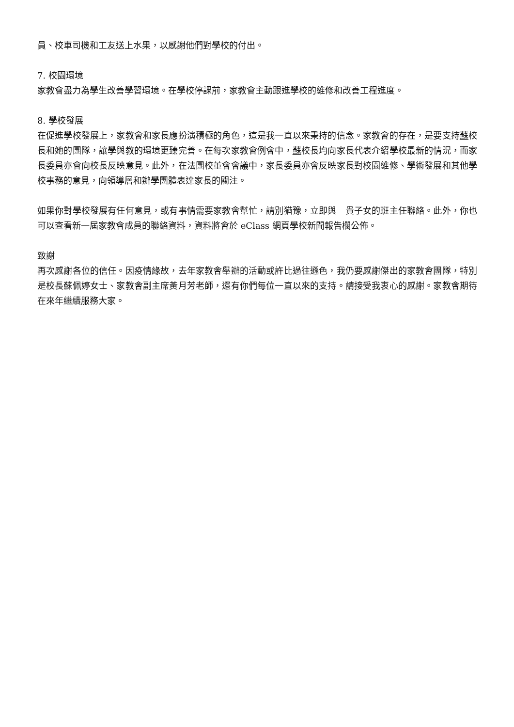員、校車司機和工友送上水果，以感謝他們對學校的付出。
7. 校園環境
家教會盡力為學生改善學習環境。在學校停課前，家教會主動跟進學校的維修和改善工程進度。
8. 學校發展
在促進學校發展上，家教會和家長應扮演積極的角色，這是我一直以來秉持的信念。家教會的存在，是要支持蘇校長和她的團隊，讓學與教的環境更臻完善。在每次家教會例會中，蘇校長均向家長代表介紹學校最新的情況，而家長委員亦會向校長反映意見。此外，在法團校董會會議中，家長委員亦會反映家長對校園維修、學術發展和其他學校事務的意見，向領導層和辦學團體表達家長的關注。
如果你對學校發展有任何意見，或有事情需要家教會幫忙，請別猶豫，立即與　貴子女的班主任聯絡。此外，你也可以查看新一屆家教會成員的聯絡資料，資料將會於 eClass 網頁學校新聞報告欄公佈。
致謝
再次感謝各位的信任。因疫情緣故，去年家教會舉辦的活動或許比過往遜色，我仍要感謝傑出的家教會團隊，特別是校長蘇佩婷女士、家教會副主席黃月芳老師，還有你們每位一直以來的支持。請接受我衷心的感謝。家教會期待在來年繼續服務大家。